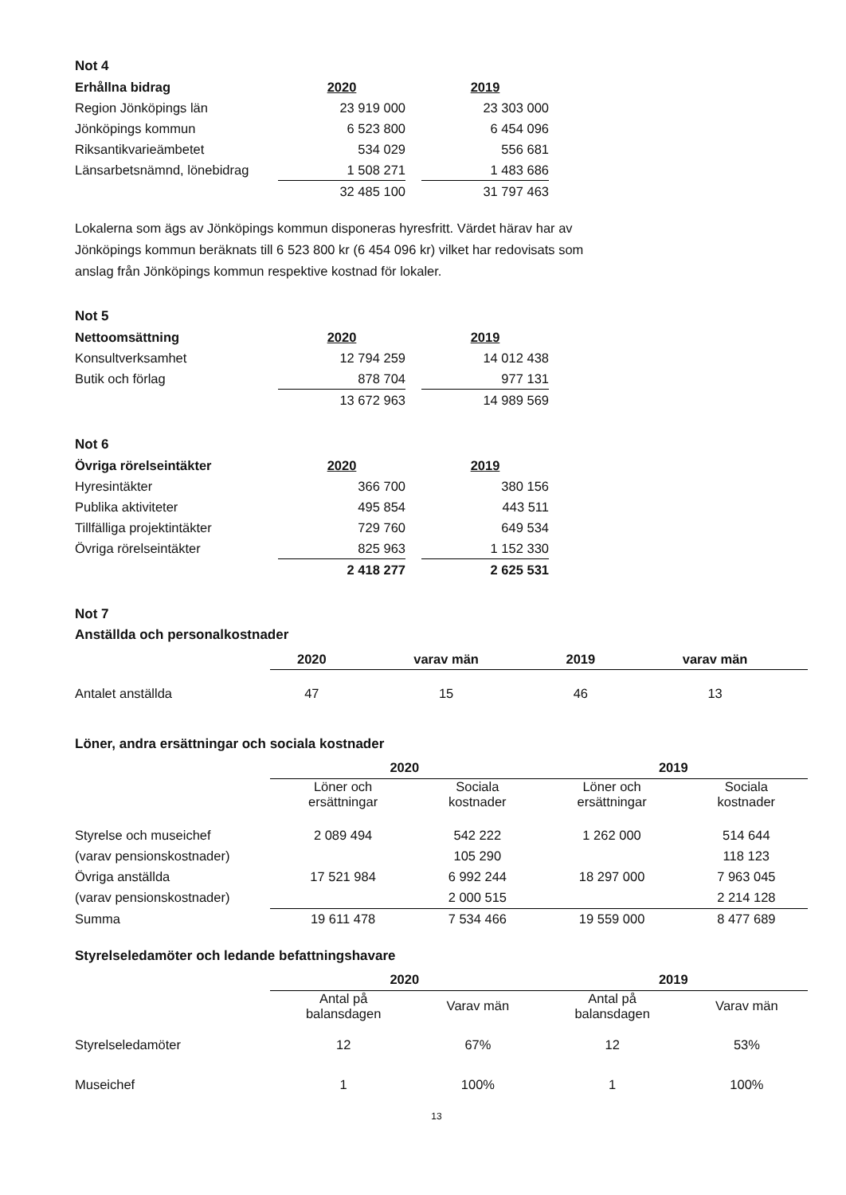Not 4
| Erhållna bidrag | 2020 | | 2019 |
| Region Jönköpings län | 23 919 000 | | 23 303 000 |
| Jönköpings kommun | 6 523 800 | | 6 454 096 |
| Riksantikvarieämbetet | 534 029 | | 556 681 |
| Länsarbetsnämnd, lönebidrag | 1 508 271 | | 1 483 686 |
| | 32 485 100 | | 31 797 463 |
Lokalerna som ägs av Jönköpings kommun disponeras hyresfritt. Värdet härav har av Jönköpings kommun beräknats till 6 523 800 kr (6 454 096 kr) vilket har redovisats som anslag från Jönköpings kommun respektive kostnad för lokaler.
Not 5
| Nettoomsättning | 2020 | | 2019 |
| Konsultverksamhet | 12 794 259 | | 14 012 438 |
| Butik och förlag | 878 704 | | 977 131 |
| | 13 672 963 | | 14 989 569 |
Not 6
| Övriga rörelseintäkter | 2020 | | 2019 |
| Hyresintäkter | 366 700 | | 380 156 |
| Publika aktiviteter | 495 854 | | 443 511 |
| Tillfälliga projektintäkter | 729 760 | | 649 534 |
| Övriga rörelseintäkter | 825 963 | | 1 152 330 |
| | 2 418 277 | | 2 625 531 |
Not 7
Anställda och personalkostnader
| | 2020 | varav män | 2019 | varav män |
| Antalet anställda | 47 | 15 | 46 | 13 |
Löner, andra ersättningar och sociala kostnader
| | 2020 | | 2019 | |
| | Löner och ersättningar | Sociala kostnader | Löner och ersättningar | Sociala kostnader |
| Styrelse och museichef | 2 089 494 | 542 222 | 1 262 000 | 514 644 |
| (varav pensionskostnader) | | 105 290 | | 118 123 |
| Övriga anställda | 17 521 984 | 6 992 244 | 18 297 000 | 7 963 045 |
| (varav pensionskostnader) | | 2 000 515 | | 2 214 128 |
| Summa | 19 611 478 | 7 534 466 | 19 559 000 | 8 477 689 |
Styrelseledamöter och ledande befattningshavare
| | 2020 | | 2019 | |
| | Antal på balansdagen | Varav män | Antal på balansdagen | Varav män |
| Styrelseledamöter | 12 | 67% | 12 | 53% |
| Museichef | 1 | 100% | 1 | 100% |
13